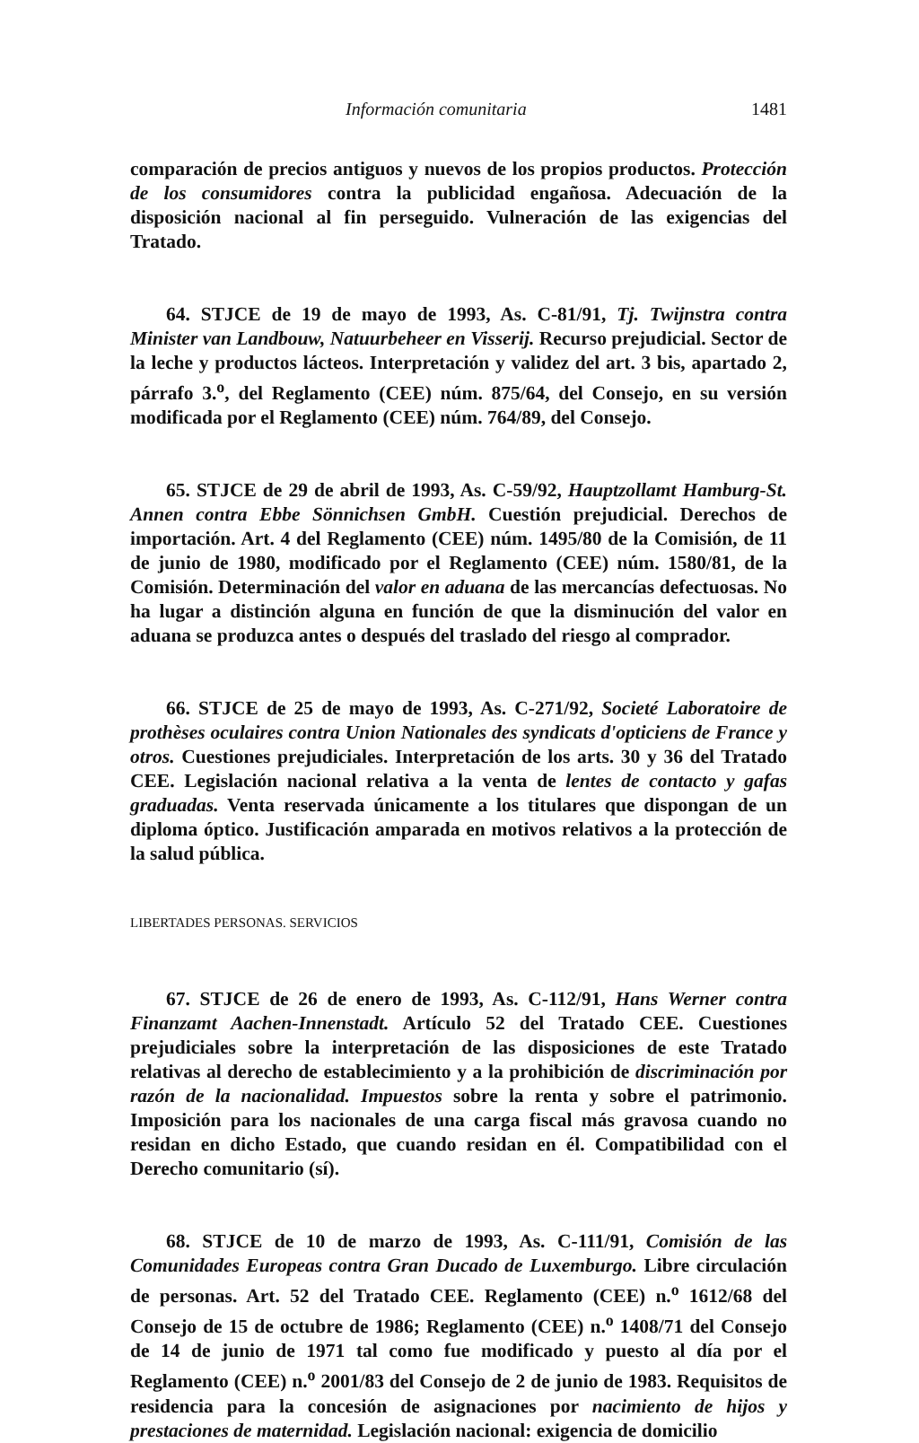Información comunitaria 1481
comparación de precios antiguos y nuevos de los propios productos. Protección de los consumidores contra la publicidad engañosa. Adecuación de la disposición nacional al fin perseguido. Vulneración de las exigencias del Tratado.
64. STJCE de 19 de mayo de 1993, As. C-81/91, Tj. Twijnstra contra Minister van Landbouw, Natuurbeheer en Visserij. Recurso prejudicial. Sector de la leche y productos lácteos. Interpretación y validez del art. 3 bis, apartado 2, párrafo 3.<sup>o</sup>, del Reglamento (CEE) núm. 875/64, del Consejo, en su versión modificada por el Reglamento (CEE) núm. 764/89, del Consejo.
65. STJCE de 29 de abril de 1993, As. C-59/92, Hauptzollamt Hamburg-St. Annen contra Ebbe Sönnichsen GmbH. Cuestión prejudicial. Derechos de importación. Art. 4 del Reglamento (CEE) núm. 1495/80 de la Comisión, de 11 de junio de 1980, modificado por el Reglamento (CEE) núm. 1580/81, de la Comisión. Determinación del valor en aduana de las mercancías defectuosas. No ha lugar a distinción alguna en función de que la disminución del valor en aduana se produzca antes o después del traslado del riesgo al comprador.
66. STJCE de 25 de mayo de 1993, As. C-271/92, Societé Laboratoire de prothèses oculaires contra Union Nationales des syndicats d'opticiens de France y otros. Cuestiones prejudiciales. Interpretación de los arts. 30 y 36 del Tratado CEE. Legislación nacional relativa a la venta de lentes de contacto y gafas graduadas. Venta reservada únicamente a los titulares que dispongan de un diploma óptico. Justificación amparada en motivos relativos a la protección de la salud pública.
LIBERTADES PERSONAS. SERVICIOS
67. STJCE de 26 de enero de 1993, As. C-112/91, Hans Werner contra Finanzamt Aachen-Innenstadt. Artículo 52 del Tratado CEE. Cuestiones prejudiciales sobre la interpretación de las disposiciones de este Tratado relativas al derecho de establecimiento y a la prohibición de discriminación por razón de la nacionalidad. Impuestos sobre la renta y sobre el patrimonio. Imposición para los nacionales de una carga fiscal más gravosa cuando no residan en dicho Estado, que cuando residan en él. Compatibilidad con el Derecho comunitario (sí).
68. STJCE de 10 de marzo de 1993, As. C-111/91, Comisión de las Comunidades Europeas contra Gran Ducado de Luxemburgo. Libre circulación de personas. Art. 52 del Tratado CEE. Reglamento (CEE) n.<sup>o</sup> 1612/68 del Consejo de 15 de octubre de 1986; Reglamento (CEE) n.<sup>o</sup> 1408/71 del Consejo de 14 de junio de 1971 tal como fue modificado y puesto al día por el Reglamento (CEE) n.<sup>o</sup> 2001/83 del Consejo de 2 de junio de 1983. Requisitos de residencia para la concesión de asignaciones por nacimiento de hijos y prestaciones de maternidad. Legislación nacional: exigencia de domicilio